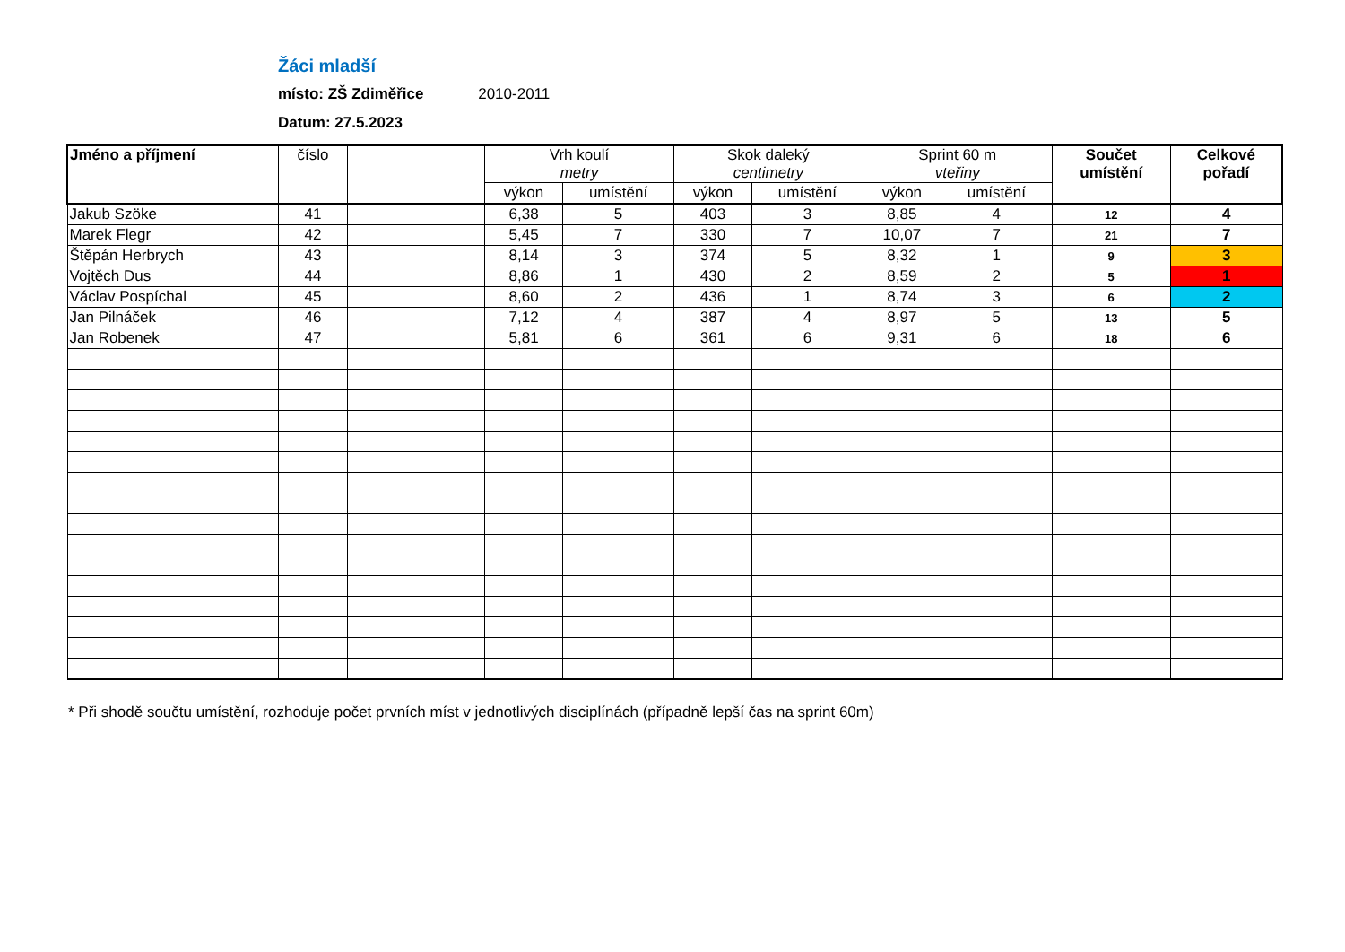Žáci mladší
místo: ZŠ Zdiměřice 2010-2011
Datum: 27.5.2023
| Jméno a příjmení | číslo | | Vrh koulí metry | | Skok daleký centimetry | | Sprint 60 m vteřiny | | Součet umístění | Celkové pořadí |
| --- | --- | --- | --- | --- | --- | --- | --- | --- | --- | --- |
| | | | výkon | umístění | výkon | umístění | výkon | umístění | | |
| Jakub Szöke | 41 | | 6,38 | 5 | 403 | 3 | 8,85 | 4 | 12 | 4 |
| Marek Flegr | 42 | | 5,45 | 7 | 330 | 7 | 10,07 | 7 | 21 | 7 |
| Štěpán Herbrych | 43 | | 8,14 | 3 | 374 | 5 | 8,32 | 1 | 9 | 3 |
| Vojtěch Dus | 44 | | 8,86 | 1 | 430 | 2 | 8,59 | 2 | 5 | 1 |
| Václav Pospíchal | 45 | | 8,60 | 2 | 436 | 1 | 8,74 | 3 | 6 | 2 |
| Jan Pilnáček | 46 | | 7,12 | 4 | 387 | 4 | 8,97 | 5 | 13 | 5 |
| Jan Robenek | 47 | | 5,81 | 6 | 361 | 6 | 9,31 | 6 | 18 | 6 |
* Při shodě součtu umístění, rozhoduje počet prvních míst v jednotlivých disciplínách (případně lepší čas na sprint 60m)